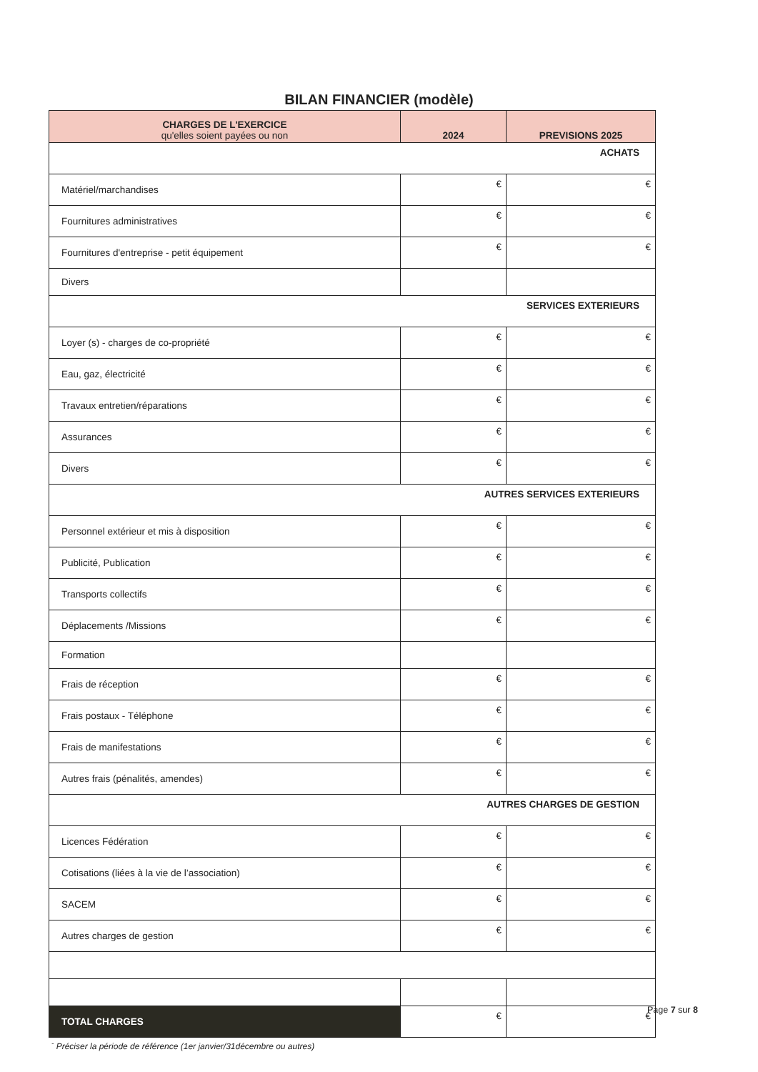BILAN FINANCIER (modèle)
| CHARGES DE L'EXERCICE qu'elles soient payées ou non | 2024 | PREVISIONS 2025 |
| --- | --- | --- |
| ACHATS | | |
| Matériel/marchandises | € | € |
| Fournitures administratives | € | € |
| Fournitures d'entreprise - petit équipement | € | € |
| Divers | | |
| SERVICES EXTERIEURS | | |
| Loyer (s) - charges de co-propriété | € | € |
| Eau, gaz, électricité | € | € |
| Travaux entretien/réparations | € | € |
| Assurances | € | € |
| Divers | € | € |
| AUTRES SERVICES EXTERIEURS | | |
| Personnel extérieur et mis à disposition | € | € |
| Publicité, Publication | € | € |
| Transports collectifs | € | € |
| Déplacements /Missions | € | € |
| Formation | | |
| Frais de réception | € | € |
| Frais postaux - Téléphone | € | € |
| Frais de manifestations | € | € |
| Autres frais (pénalités, amendes) | € | € |
| AUTRES CHARGES DE GESTION | | |
| Licences Fédération | € | € |
| Cotisations (liées à la vie de l’association) | € | € |
| SACEM | € | € |
| Autres charges de gestion | € | € |
| TOTAL CHARGES | € | € |
<sup>-</sup> Préciser la période de référence (1er janvier/31décembre ou autres)
Page 7 sur 8